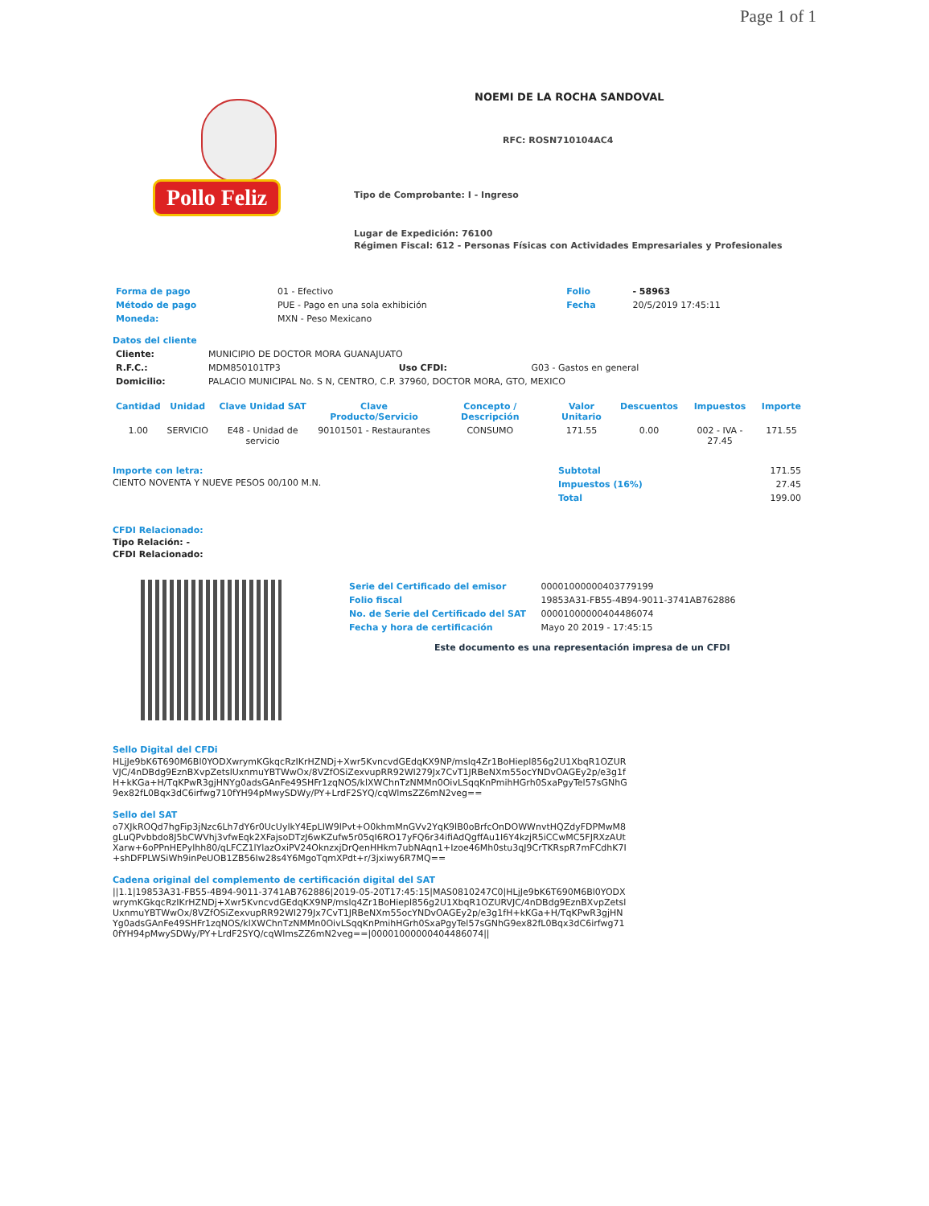Page 1 of 1
Pollo Feliz
NOEMI DE LA ROCHA SANDOVAL
RFC: ROSN710104AC4
Tipo de Comprobante: I - Ingreso
Lugar de Expedición: 76100
Régimen Fiscal: 612 - Personas Físicas con Actividades Empresariales y Profesionales
| Forma de pago | 01 - Efectivo | Folio | - 58963 |
| Método de pago | PUE - Pago en una sola exhibición | Fecha | 20/5/2019 17:45:11 |
| Moneda: | MXN - Peso Mexicano | | |
Datos del cliente
| Cliente: | MUNICIPIO DE DOCTOR MORA GUANAJUATO | | |
| R.F.C.: | MDM850101TP3 | Uso CFDI: | G03 - Gastos en general |
| Domicilio: | PALACIO MUNICIPAL No. S N, CENTRO, C.P. 37960, DOCTOR MORA, GTO, MEXICO | | |
| Cantidad | Unidad | Clave Unidad SAT | Clave Producto/Servicio | Concepto / Descripción | Valor Unitario | Descuentos | Impuestos | Importe |
| --- | --- | --- | --- | --- | --- | --- | --- | --- |
| 1.00 | SERVICIO | E48 - Unidad de servicio | 90101501 - Restaurantes | CONSUMO | 171.55 | 0.00 | 002 - IVA - 27.45 | 171.55 |
Importe con letra:
CIENTO NOVENTA Y NUEVE PESOS 00/100 M.N.
| Subtotal | 171.55 |
| Impuestos (16%) | 27.45 |
| Total | 199.00 |
CFDI Relacionado:
Tipo Relación: -
CFDI Relacionado:
| Serie del Certificado del emisor | 00001000000403779199 |
| Folio fiscal | 19853A31-FB55-4B94-9011-3741AB762886 |
| No. de Serie del Certificado del SAT | 00001000000404486074 |
| Fecha y hora de certificación | Mayo 20 2019 - 17:45:15 |
Este documento es una representación impresa de un CFDI
Sello Digital del CFDi
HLjJe9bK6T690M6Bl0YODXwrymKGkqcRzIKrHZNDj+Xwr5KvncvdGEdqKX9NP/mslq4Zr1BoHiepl856g2U1XbqR1OZURVJC/4nDBdg9EznBXvpZetslUxnmuYBTWwOx/8VZfOSiZexvupRR92WI279Jx7CvT1JRBeNXm55ocYNDvOAGEy2p/e3g1fH+kKGa+H/TqKPwR3gjHNYg0adsGAnFe49SHFr1zqNOS/klXWChnTzNMMn0OivLSqqKnPmihHGrh0SxaPgyTel57sGNhG9ex82fL0Bqx3dC6irfwg710fYH94pMwySDWy/PY+LrdF2SYQ/cqWlmsZZ6mN2veg==
Sello del SAT
o7XJkROQd7hgFip3jNzc6Lh7dY6r0UcUylkY4EpLIW9lPvt+O0khmMnGVv2YqK9lB0oBrfcOnDOWWnvtHQZdyFDPMwM8gLuQPvbbdo8J5bCWVhj3vfwEqk2XFajsoDTzJ6wKZufw5r05qI6RO17yFQ6r34ifiAdQgffAu1I6Y4kzjR5iCCwMC5FJRXzAUtXarw+6oPPnHEPylhh80/qLFCZ1lYlazOxiPV24OknzxjDrQenHHkm7ubNAqn1+Izoe46Mh0stu3qJ9CrTKRspR7mFCdhK7I+shDFPLWSiWh9inPeUOB1ZB56Iw28s4Y6MgoTqmXPdt+r/3jxiwy6R7MQ==
Cadena original del complemento de certificación digital del SAT
||1.1|19853A31-FB55-4B94-9011-3741AB762886|2019-05-20T17:45:15|MAS0810247C0|HLjJe9bK6T690M6Bl0YODXwrymKGkqcRzIKrHZNDj+Xwr5KvncvdGEdqKX9NP/mslq4Zr1BoHiepl856g2U1XbqR1OZURVJC/4nDBdg9EznBXvpZetslUxnmuYBTWwOx/8VZfOSiZexvupRR92WI279Jx7CvT1JRBeNXm55ocYNDvOAGEy2p/e3g1fH+kKGa+H/TqKPwR3gjHNYg0adsGAnFe49SHFr1zqNOS/klXWChnTzNMMn0OivLSqqKnPmihHGrh0SxaPgyTel57sGNhG9ex82fL0Bqx3dC6irfwg710fYH94pMwySDWy/PY+LrdF2SYQ/cqWlmsZZ6mN2veg==|00001000000404486074||